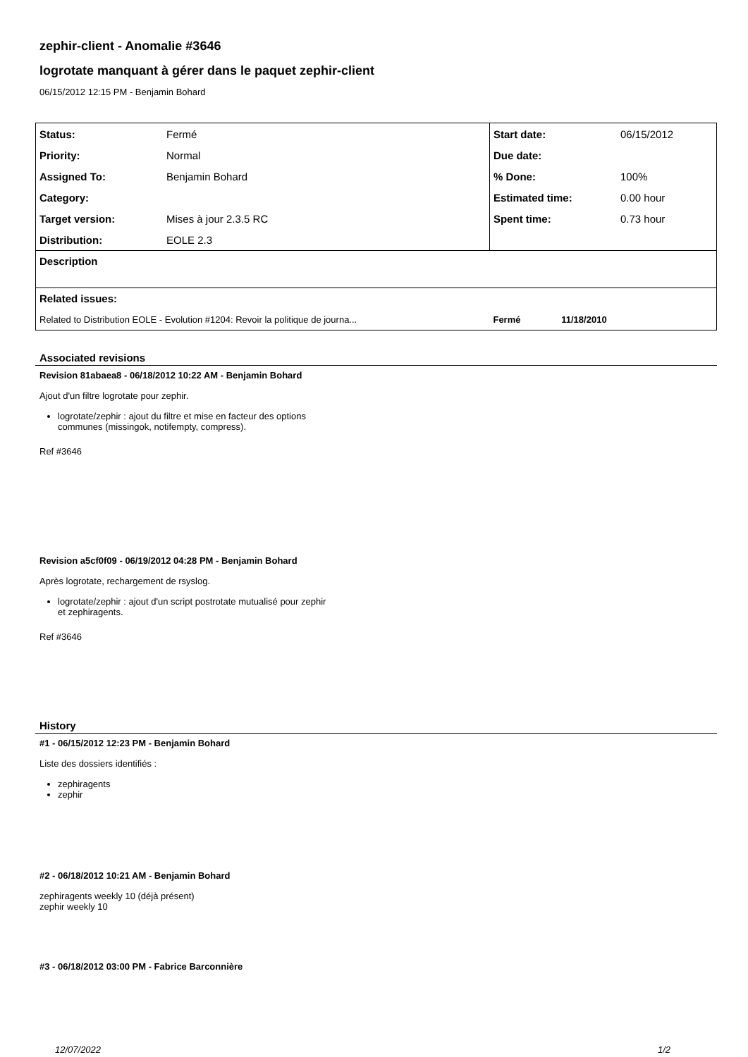zephir-client - Anomalie #3646
logrotate manquant à gérer dans le paquet zephir-client
06/15/2012 12:15 PM - Benjamin Bohard
| Status: | Fermé | Start date: | 06/15/2012 |
| Priority: | Normal | Due date: | |
| Assigned To: | Benjamin Bohard | % Done: | 100% |
| Category: | | Estimated time: | 0.00 hour |
| Target version: | Mises à jour 2.3.5 RC | Spent time: | 0.73 hour |
| Distribution: | EOLE 2.3 | | |
| Description | | | |
| Related issues: | | | |
| Related to Distribution EOLE - Evolution #1204: Revoir la politique de journa... | | Fermé 11/18/2010 | |
Associated revisions
Revision 81abaea8 - 06/18/2012 10:22 AM - Benjamin Bohard
Ajout d'un filtre logrotate pour zephir.
logrotate/zephir : ajout du filtre et mise en facteur des options
communes (missingok, notifempty, compress).
Ref #3646
Revision a5cf0f09 - 06/19/2012 04:28 PM - Benjamin Bohard
Après logrotate, rechargement de rsyslog.
logrotate/zephir : ajout d'un script postrotate mutualisé pour zephir
et zephiragents.
Ref #3646
History
#1 - 06/15/2012 12:23 PM - Benjamin Bohard
Liste des dossiers identifiés :
zephiragents
zephir
#2 - 06/18/2012 10:21 AM - Benjamin Bohard
zephiragents weekly 10 (déjà présent)
zephir weekly 10
#3 - 06/18/2012 03:00 PM - Fabrice Barconnière
12/07/2022 1/2